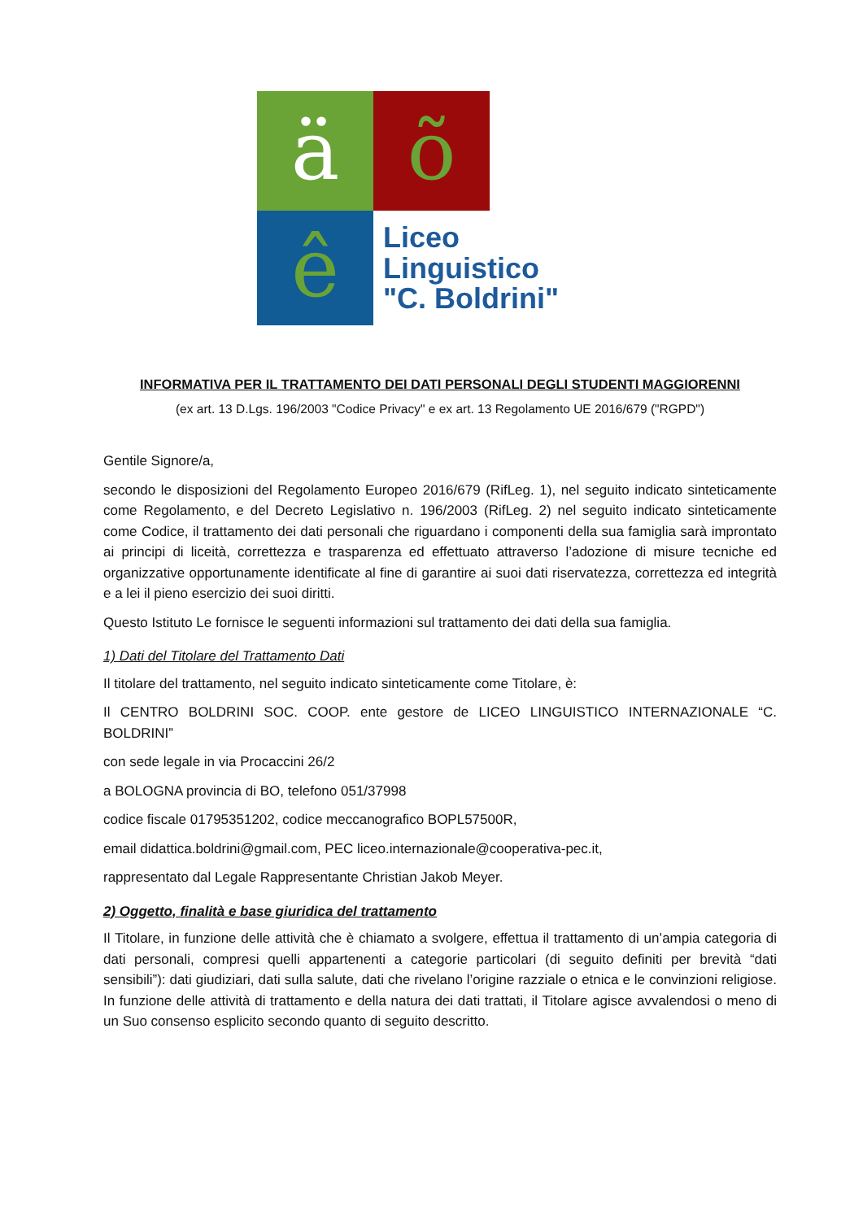ä
õ
ê
Liceo
Linguistico
"C. Boldrini"
INFORMATIVA PER IL TRATTAMENTO DEI DATI PERSONALI DEGLI STUDENTI MAGGIORENNI
(ex art. 13 D.Lgs. 196/2003 "Codice Privacy" e ex art. 13 Regolamento UE 2016/679 ("RGPD")
Gentile Signore/a,
secondo le disposizioni del Regolamento Europeo 2016/679 (RifLeg. 1), nel seguito indicato sinteticamente come Regolamento, e del Decreto Legislativo n. 196/2003 (RifLeg. 2) nel seguito indicato sinteticamente come Codice, il trattamento dei dati personali che riguardano i componenti della sua famiglia sarà improntato ai principi di liceità, correttezza e trasparenza ed effettuato attraverso l’adozione di misure tecniche ed organizzative opportunamente identificate al fine di garantire ai suoi dati riservatezza, correttezza ed integrità e a lei il pieno esercizio dei suoi diritti.
Questo Istituto Le fornisce le seguenti informazioni sul trattamento dei dati della sua famiglia.
1) Dati del Titolare del Trattamento Dati
Il titolare del trattamento, nel seguito indicato sinteticamente come Titolare, è:
Il CENTRO BOLDRINI SOC. COOP. ente gestore de LICEO LINGUISTICO INTERNAZIONALE “C. BOLDRINI”
con sede legale in via Procaccini 26/2
a BOLOGNA provincia di BO, telefono 051/37998
codice fiscale 01795351202, codice meccanografico BOPL57500R,
email didattica.boldrini@gmail.com, PEC liceo.internazionale@cooperativa-pec.it,
rappresentato dal Legale Rappresentante Christian Jakob Meyer.
2) Oggetto, finalità e base giuridica del trattamento
Il Titolare, in funzione delle attività che è chiamato a svolgere, effettua il trattamento di un’ampia categoria di dati personali, compresi quelli appartenenti a categorie particolari (di seguito definiti per brevità “dati sensibili”): dati giudiziari, dati sulla salute, dati che rivelano l’origine razziale o etnica e le convinzioni religiose. In funzione delle attività di trattamento e della natura dei dati trattati, il Titolare agisce avvalendosi o meno di un Suo consenso esplicito secondo quanto di seguito descritto.